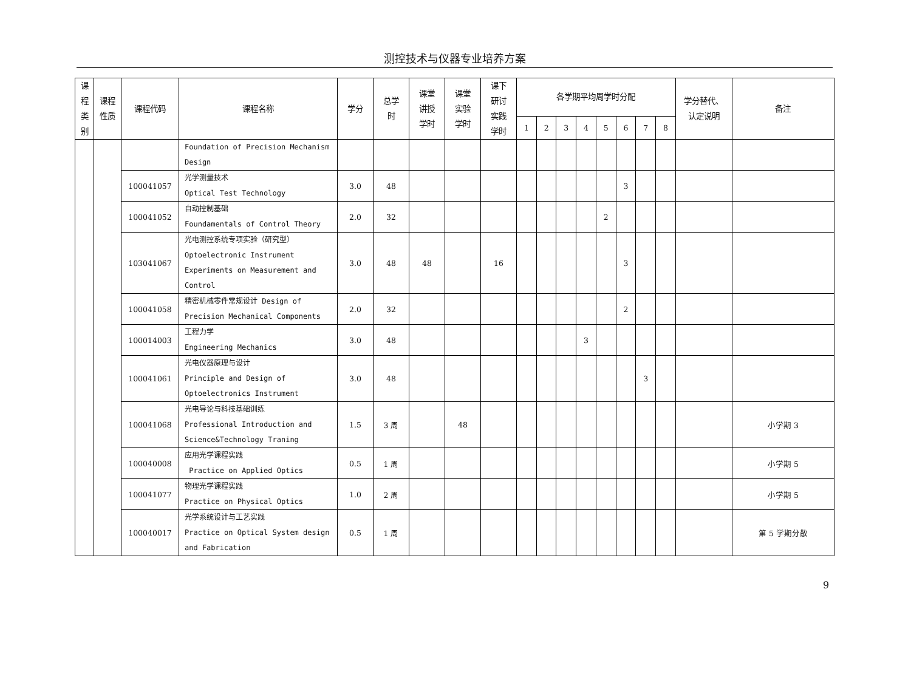测控技术与仪器专业培养方案
| 课 程 类 别 | 课程 性质 | 课程代码 | 课程名称 | 学分 | 总学 时 | 课堂 讲授 学时 | 课堂 实验 学时 | 课下 研讨 实践 学时 | 各学期平均周学时分配 | | | | | | | | 学分替代、 认定说明 | 备注 |
| --- | --- | --- | --- | --- | --- | --- | --- | --- | --- | --- | --- | --- | --- | --- | --- | --- | --- | --- |
| | | | | | | | | | 1 | 2 | 3 | 4 | 5 | 6 | 7 | 8 | | |
| | | | Foundation of Precision Mechanism Design | | | | | | | | | | | | | | | |
| | | 100041057 | 光学测量技术 Optical Test Technology | 3.0 | 48 | | | | | | | | | 3 | | | | |
| | | 100041052 | 自动控制基础 Foundamentals of Control Theory | 2.0 | 32 | | | | | | | | 2 | | | | | |
| | | 103041067 | 光电测控系统专项实验（研究型） Optoelectronic Instrument Experiments on Measurement and Control | 3.0 | 48 | 48 | | 16 | | | | | | 3 | | | | |
| | | 100041058 | 精密机械零件常规设计 Design of Precision Mechanical Components | 2.0 | 32 | | | | | | | | | 2 | | | | |
| | | 100014003 | 工程力学 Engineering Mechanics | 3.0 | 48 | | | | | | | 3 | | | | | | |
| | | 100041061 | 光电仪器原理与设计 Principle and Design of Optoelectronics Instrument | 3.0 | 48 | | | | | | | | | | 3 | | | |
| | | 100041068 | 光电导论与科技基础训练 Professional Introduction and Science&Technology Traning | 1.5 | 3 周 | | 48 | | | | | | | | | | | 小学期 3 |
| | | 100040008 | 应用光学课程实践 Practice on Applied Optics | 0.5 | 1 周 | | | | | | | | | | | | | 小学期 5 |
| | | 100041077 | 物理光学课程实践 Practice on Physical Optics | 1.0 | 2 周 | | | | | | | | | | | | | 小学期 5 |
| | | 100040017 | 光学系统设计与工艺实践 Practice on Optical System design and Fabrication | 0.5 | 1 周 | | | | | | | | | | | | | 第 5 学期分散 |
9